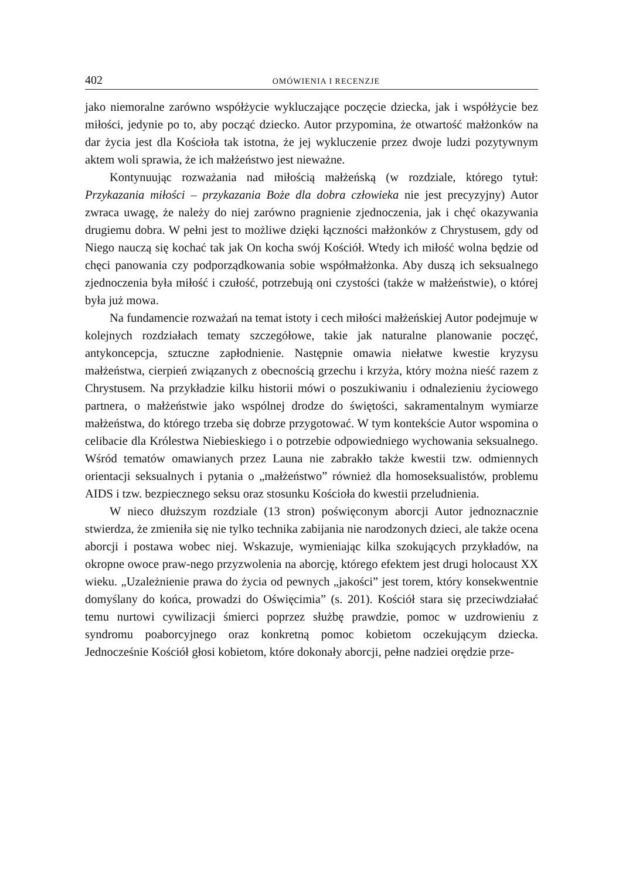402 OMÓWIENIA I RECENZJE
jako niemoralne zarówno współżycie wykluczające poczęcie dziecka, jak i współżycie bez miłości, jedynie po to, aby począć dziecko. Autor przypomina, że otwartość małżonków na dar życia jest dla Kościoła tak istotna, że jej wykluczenie przez dwoje ludzi pozytywnym aktem woli sprawia, że ich małżeństwo jest nieważne.
Kontynuując rozważania nad miłością małżeńską (w rozdziale, którego tytuł: Przykazania miłości – przykazania Boże dla dobra człowieka nie jest precyzyjny) Autor zwraca uwagę, że należy do niej zarówno pragnienie zjednoczenia, jak i chęć okazywania drugiemu dobra. W pełni jest to możliwe dzięki łączności małżonków z Chrystusem, gdy od Niego nauczą się kochać tak jak On kocha swój Kościół. Wtedy ich miłość wolna będzie od chęci panowania czy podporządkowania sobie współmałżonka. Aby duszą ich seksualnego zjednoczenia była miłość i czułość, potrzebują oni czystości (także w małżeństwie), o której była już mowa.
Na fundamencie rozważań na temat istoty i cech miłości małżeńskiej Autor podejmuje w kolejnych rozdziałach tematy szczegółowe, takie jak naturalne planowanie poczęć, antykoncepcja, sztuczne zapłodnienie. Następnie omawia niełatwe kwestie kryzysu małżeństwa, cierpień związanych z obecnością grzechu i krzyża, który można nieść razem z Chrystusem. Na przykładzie kilku historii mówi o poszukiwaniu i odnalezieniu życiowego partnera, o małżeństwie jako wspólnej drodze do świętości, sakramentalnym wymiarze małżeństwa, do którego trzeba się dobrze przygotować. W tym kontekście Autor wspomina o celibacie dla Królestwa Niebieskiego i o potrzebie odpowiedniego wychowania seksualnego. Wśród tematów omawianych przez Launa nie zabrakło także kwestii tzw. odmiennych orientacji seksualnych i pytania o „małżeństwo” również dla homoseksualistów, problemu AIDS i tzw. bezpiecznego seksu oraz stosunku Kościoła do kwestii przeludnienia.
W nieco dłuższym rozdziale (13 stron) poświęconym aborcji Autor jednoznacznie stwierdza, że zmieniła się nie tylko technika zabijania nie narodzonych dzieci, ale także ocena aborcji i postawa wobec niej. Wskazuje, wymieniając kilka szokujących przykładów, na okropne owoce praw-nego przyzwolenia na aborcję, którego efektem jest drugi holocaust XX wieku. „Uzależnienie prawa do życia od pewnych „jakości” jest torem, który konsekwentnie domyślany do końca, prowadzi do Oświęcimia” (s. 201). Kościół stara się przeciwdziałać temu nurtowi cywilizacji śmierci poprzez służbę prawdzie, pomoc w uzdrowieniu z syndromu poaborcyjnego oraz konkretną pomoc kobietom oczekującym dziecka. Jednocześnie Kościół głosi kobietom, które dokonały aborcji, pełne nadziei orędzie prze-